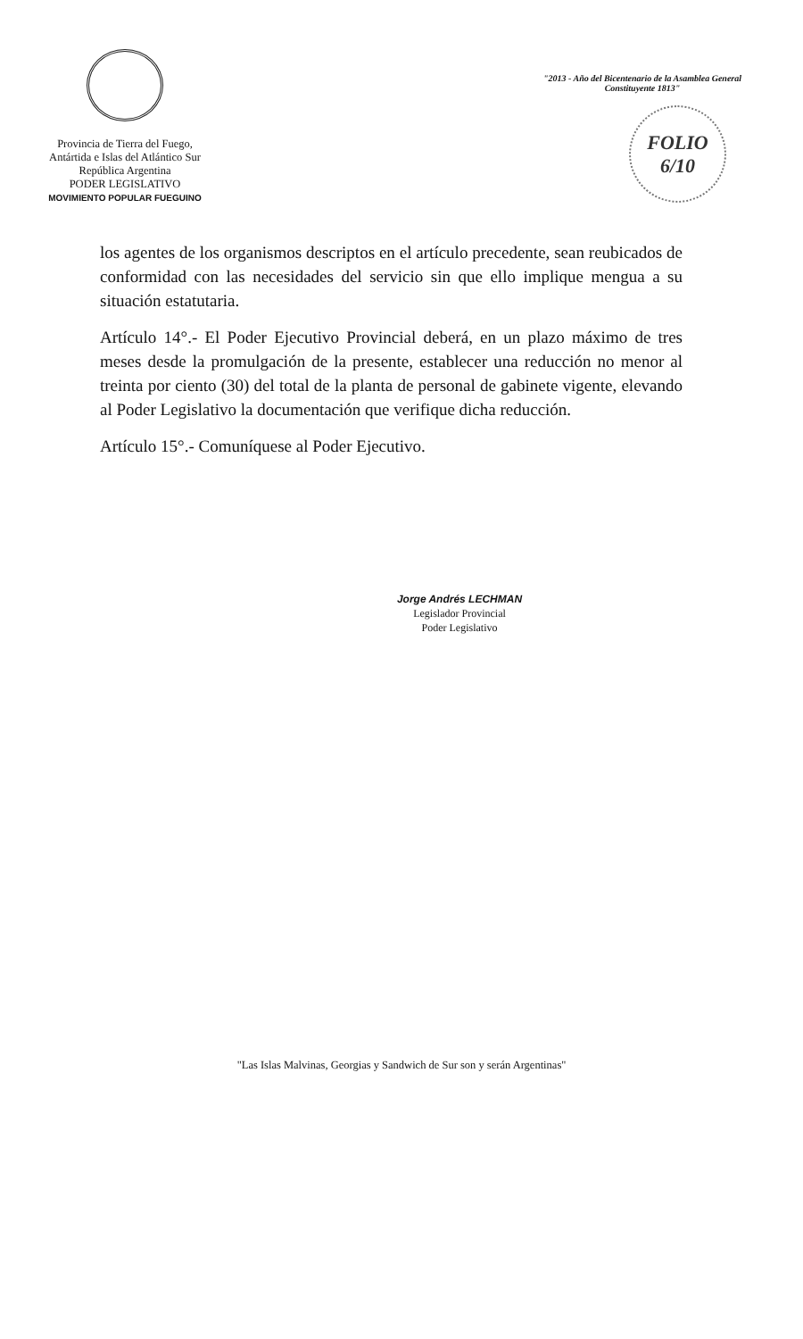Provincia de Tierra del Fuego,
Antártida e Islas del Atlántico Sur
República Argentina
PODER LEGISLATIVO
MOVIMIENTO POPULAR FUEGUINO
"2013 - Año del Bicentenario de la Asamblea General Constituyente 1813"
FOLIO 6/10
los agentes de los organismos descriptos en el artículo precedente, sean reubicados de conformidad con las necesidades del servicio sin que ello implique mengua a su situación estatutaria.
Artículo 14°.- El Poder Ejecutivo Provincial deberá, en un plazo máximo de tres meses desde la promulgación de la presente, establecer una reducción no menor al treinta por ciento (30) del total de la planta de personal de gabinete vigente, elevando al Poder Legislativo la documentación que verifique dicha reducción.
Artículo 15°.- Comuníquese al Poder Ejecutivo.
Jorge Andrés LECHMAN
Legislador Provincial
Poder Legislativo
"Las Islas Malvinas, Georgias y Sandwich de Sur son y serán Argentinas"